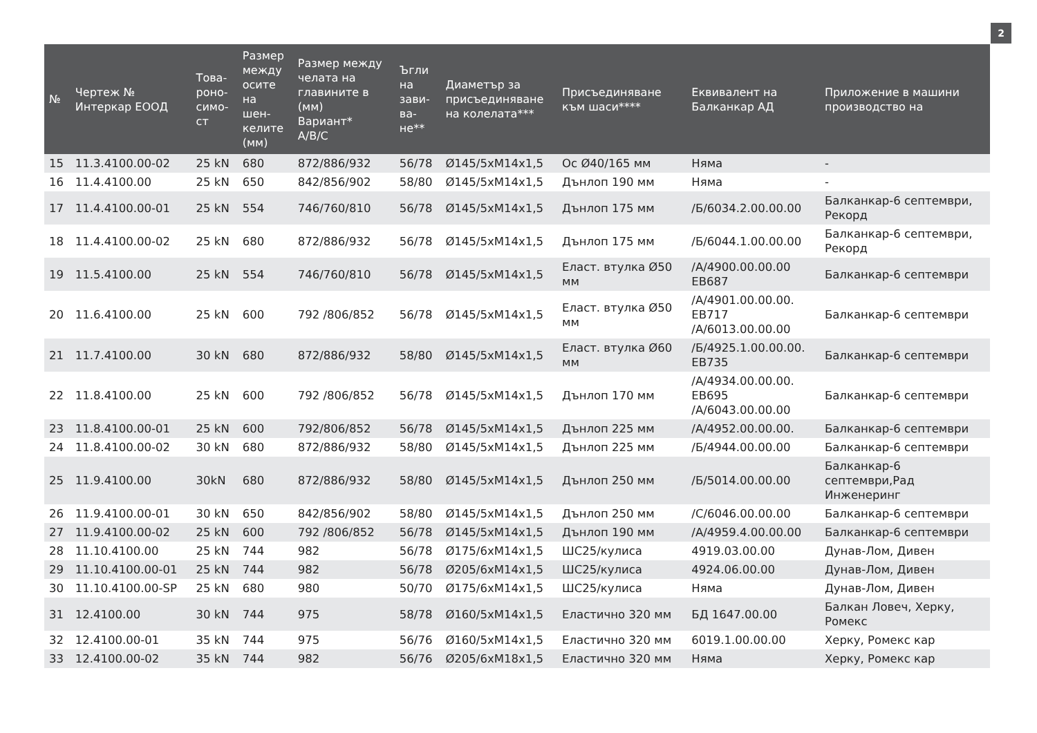2
| № | Чертеж № Интеркар ЕООД | Това- роно- симо- ст | Размер между осите на шен- келите (мм) | Размер между челата на главините в (мм) Вариант* A/B/C | Ъгли на зави- ва- не** | Диаметър за присъединяване на колелата*** | Присъединяване към шаси**** | Еквивалент на Балканкар АД | Приложение в машини производство на |
| --- | --- | --- | --- | --- | --- | --- | --- | --- | --- |
| 15 | 11.3.4100.00-02 | 25 kN | 680 | 872/886/932 | 56/78 | Ø145/5xM14x1,5 | Ос Ø40/165 мм | Няма | - |
| 16 | 11.4.4100.00 | 25 kN | 650 | 842/856/902 | 58/80 | Ø145/5xM14x1,5 | Дънлоп 190 мм | Няма | - |
| 17 | 11.4.4100.00-01 | 25 kN | 554 | 746/760/810 | 56/78 | Ø145/5xM14x1,5 | Дънлоп 175 мм | /Б/6034.2.00.00.00 | Балканкар-6 септември, Рекорд |
| 18 | 11.4.4100.00-02 | 25 kN | 680 | 872/886/932 | 56/78 | Ø145/5xM14x1,5 | Дънлоп 175 мм | /Б/6044.1.00.00.00 | Балканкар-6 септември, Рекорд |
| 19 | 11.5.4100.00 | 25 kN | 554 | 746/760/810 | 56/78 | Ø145/5xM14x1,5 | Еласт. втулка Ø50 мм | /А/4900.00.00.00 ЕВ687 | Балканкар-6 септември |
| 20 | 11.6.4100.00 | 25 kN | 600 | 792 /806/852 | 56/78 | Ø145/5xM14x1,5 | Еласт. втулка Ø50 мм | /А/4901.00.00.00. ЕВ717 /А/6013.00.00.00 | Балканкар-6 септември |
| 21 | 11.7.4100.00 | 30 kN | 680 | 872/886/932 | 58/80 | Ø145/5xM14x1,5 | Еласт. втулка Ø60 мм | /Б/4925.1.00.00.00. ЕВ735 | Балканкар-6 септември |
| 22 | 11.8.4100.00 | 25 kN | 600 | 792 /806/852 | 56/78 | Ø145/5xM14x1,5 | Дънлоп 170 мм | /А/4934.00.00.00. ЕВ695 /А/6043.00.00.00 | Балканкар-6 септември |
| 23 | 11.8.4100.00-01 | 25 kN | 600 | 792/806/852 | 56/78 | Ø145/5xM14x1,5 | Дънлоп 225 мм | /А/4952.00.00.00. | Балканкар-6 септември |
| 24 | 11.8.4100.00-02 | 30 kN | 680 | 872/886/932 | 58/80 | Ø145/5xM14x1,5 | Дънлоп 225 мм | /Б/4944.00.00.00 | Балканкар-6 септември |
| 25 | 11.9.4100.00 | 30kN | 680 | 872/886/932 | 58/80 | Ø145/5xM14x1,5 | Дънлоп 250 мм | /Б/5014.00.00.00 | Балканкар-6 септември,Рад Инженеринг |
| 26 | 11.9.4100.00-01 | 30 kN | 650 | 842/856/902 | 58/80 | Ø145/5xM14x1,5 | Дънлоп 250 мм | /С/6046.00.00.00 | Балканкар-6 септември |
| 27 | 11.9.4100.00-02 | 25 kN | 600 | 792 /806/852 | 56/78 | Ø145/5xM14x1,5 | Дънлоп 190 мм | /А/4959.4.00.00.00 | Балканкар-6 септември |
| 28 | 11.10.4100.00 | 25 kN | 744 | 982 | 56/78 | Ø175/6xM14x1,5 | ШС25/кулиса | 4919.03.00.00 | Дунав-Лом, Дивен |
| 29 | 11.10.4100.00-01 | 25 kN | 744 | 982 | 56/78 | Ø205/6xM14x1,5 | ШС25/кулиса | 4924.06.00.00 | Дунав-Лом, Дивен |
| 30 | 11.10.4100.00-SP | 25 kN | 680 | 980 | 50/70 | Ø175/6xM14x1,5 | ШС25/кулиса | Няма | Дунав-Лом, Дивен |
| 31 | 12.4100.00 | 30 kN | 744 | 975 | 58/78 | Ø160/5xM14x1,5 | Еластично 320 мм | БД 1647.00.00 | Балкан Ловеч, Херку, Ромекс |
| 32 | 12.4100.00-01 | 35 kN | 744 | 975 | 56/76 | Ø160/5xM14x1,5 | Еластично 320 мм | 6019.1.00.00.00 | Херку, Ромекс кар |
| 33 | 12.4100.00-02 | 35 kN | 744 | 982 | 56/76 | Ø205/6xM18x1,5 | Еластично 320 мм | Няма | Херку, Ромекс кар |